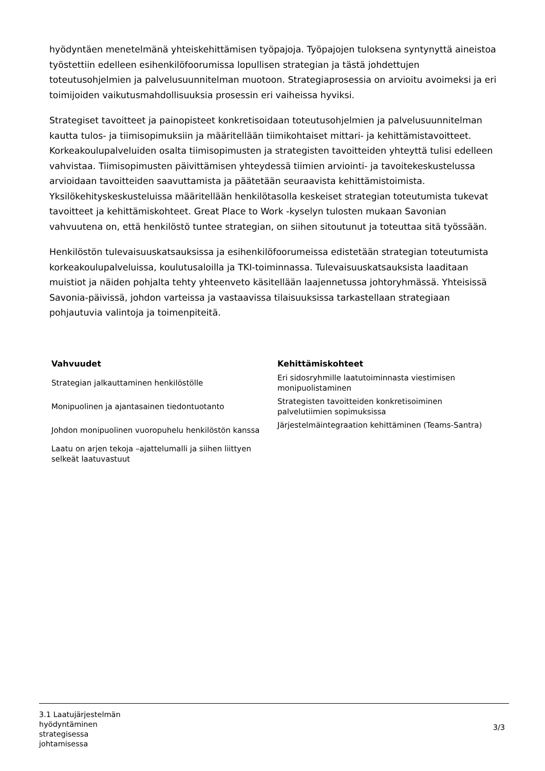hyödyntäen menetelmänä yhteiskehittämisen työpajoja. Työpajojen tuloksena syntynyttä aineistoa työstettiin edelleen esihenkilöfoorumissa lopullisen strategian ja tästä johdettujen toteutusohjelmien ja palvelusuunnitelman muotoon. Strategiaprosessia on arvioitu avoimeksi ja eri toimijoiden vaikutusmahdollisuuksia prosessin eri vaiheissa hyviksi.
Strategiset tavoitteet ja painopisteet konkretisoidaan toteutusohjelmien ja palvelusuunnitelman kautta tulos- ja tiimisopimuksiin ja määritellään tiimikohtaiset mittari- ja kehittämistavoitteet. Korkeakoulupalveluiden osalta tiimisopimusten ja strategisten tavoitteiden yhteyttä tulisi edelleen vahvistaa. Tiimisopimusten päivittämisen yhteydessä tiimien arviointi- ja tavoitekeskustelussa arvioidaan tavoitteiden saavuttamista ja päätetään seuraavista kehittämistoimista. Yksilökehityskeskusteluissa määritellään henkilötasolla keskeiset strategian toteutumista tukevat tavoitteet ja kehittämiskohteet. Great Place to Work -kyselyn tulosten mukaan Savonian vahvuutena on, että henkilöstö tuntee strategian, on siihen sitoutunut ja toteuttaa sitä työssään.
Henkilöstön tulevaisuuskatsauksissa ja esihenkilöfoorumeissa edistetään strategian toteutumista korkeakoulupalveluissa, koulutusaloilla ja TKI-toiminnassa. Tulevaisuuskatsauksista laaditaan muistiot ja näiden pohjalta tehty yhteenveto käsitellään laajennetussa johtoryhmässä. Yhteisissä Savonia-päivissä, johdon varteissa ja vastaavissa tilaisuuksissa tarkastellaan strategiaan pohjautuvia valintoja ja toimenpiteitä.
| Vahvuudet | Kehittämiskohteet |
| --- | --- |
| Strategian jalkauttaminen henkilöstölle | Eri sidosryhmille laatutoiminnasta viestimisen monipuolistaminen |
| Monipuolinen ja ajantasainen tiedontuotanto | Strategisten tavoitteiden konkretisoiminen palvelutiimien sopimuksissa |
| Johdon monipuolinen vuoropuhelu henkilöstön kanssa | Järjestelmäintegraation kehittäminen (Teams-Santra) |
| Laatu on arjen tekoja –ajattelumalli ja siihen liittyen selkeät laatuvastuut | |
3.1 Laatujärjestelmän
hyödyntäminen
strategisessa
johtamisessa
3/3